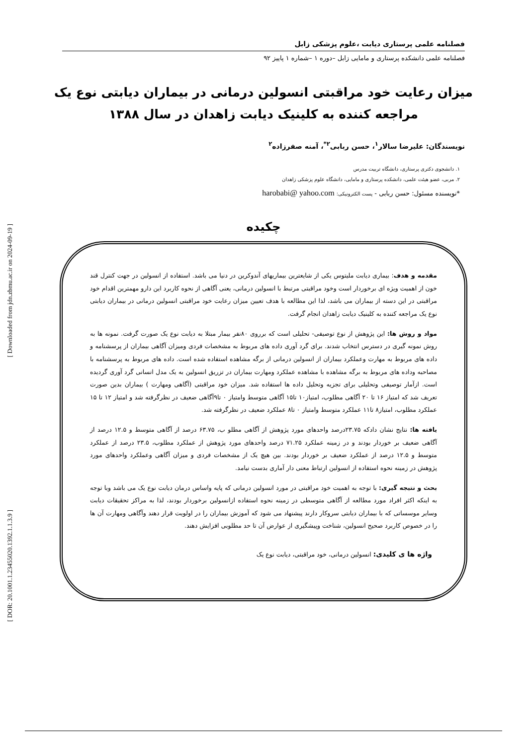[ Downloaded from jdn.zbmu.ac.ir on 2024-09-19 ]
[ DOR: 20.1001.1.23455020.1392.1.1.3.9 ]
فصلنامه علمی پرستاری دیابت ،علوم پزشکی زابل
فصلنامه علمی دانشکده پرستاری و مامایی زابل –دوره ۱ –شماره ۱ پاییز ۹۲
میزان رعایت خود مراقبتی انسولین درمانی در بیماران دیابتی نوع یک مراجعه کننده به کلینیک دیابت زاهدان در سال ۱۳۸۸
نویسندگان: علیرضا سالار<sup>۱</sup>، حسن ربابی<sup>۲*</sup>، آمنه صفرزاده<sup>۲</sup>
۱. دانشجوی دکتری پرستاری، دانشگاه تربیت مدرس
۲. مربی، عضو هیئت علمی، دانشکده پرستاری و مامایی، دانشگاه علوم پزشکی زاهدان
*نویسنده مسئول: حسن ربابی - پست الکترونیکی: harobabi@ yahoo.com
چکیده
مقدمه و هدف: بیماری دیابت ملیتوس یکی از شایعترین بیماریهای آندوکرین در دنیا می باشد. استفاده از انسولین در جهت کنترل قند خون از اهمیت ویژه ای برخوردار است وخود مراقبتی مرتبط با انسولین درمانی، یعنی آگاهی از نحوه کاربرد این دارو مهمترین اقدام خود مراقبتی در این دسته از بیماران می باشد، لذا این مطالعه با هدف تعیین میزان رعایت خود مراقبتی انسولین درمانی در بیماران دیابتی نوع یک مراجعه کننده به کلینیک دیابت زاهدان انجام گرفت.
مواد و روش ها: این پژوهش از نوع توصیفی- تحلیلی است که برروی ۸۰نفر بیمار مبتلا به دیابت نوع یک صورت گرفت. نمونه ها به روش نمونه گیری در دسترس انتخاب شدند. برای گرد آوری داده های مربوط به مشخصات فردی ومیزان آگاهی بیماران از پرسشنامه و داده های مربوط به مهارت وعملکرد بیماران از انسولین درمانی از برگه مشاهده استفاده شده است. داده های مربوط به پرسشنامه با مصاحبه وداده های مربوط به برگه مشاهده با مشاهده عملکرد ومهارت بیماران در تزریق انسولین به یک مدل انسانی گرد آوری گردیده است. ازآمار توصیفی وتحلیلی برای تجزیه وتحلیل داده ها استفاده شد. میزان خود مراقبتی (آگاهی ومهارت ) بیماران بدین صورت تعریف شد که امتیاز ۱۶ تا ۲۰ آگاهی مطلوب، امتیاز۱۰ تا۱۵ آگاهی متوسط وامتیاز ۰ تا۹آگاهی ضعیف در نظرگرفته شد و امتیاز ۱۲ تا ۱۵ عملکرد مطلوب، امتیاز۸ تا۱۱ عملکرد متوسط وامتیاز ۰ تا۸ عملکرد ضعیف در نظرگرفته شد.
یافته ها: نتایج نشان دادکه ۲۳.۷۵درصد واحدهای مورد پژوهش از آگاهی مطلو ب، ۶۳.۷۵ درصد از آگاهی متوسط و ۱۲.۵ درصد از آگاهی ضعیف بر خوردار بودند و در زمینه عملکرد ۷۱.۲۵ درصد واحدهای مورد پژوهش از عملکرد مطلوب، ۲۳.۵ درصد از عملکرد متوسط و ۱۲.۵ درصد از عملکرد ضعیف بر خوردار بودند. بین هیچ یک از مشخصات فردی و میزان آگاهی وعملکرد واحدهای مورد پژوهش در زمینه نحوه استفاده از انسولین ارتباط معنی دار آماری بدست نیامد.
بحث و نتیجه گیری: با توجه به اهمیت خود مراقبتی در مورد انسولین درمانی که پایه واساس درمان دیابت نوع یک می باشد وبا توجه به اینکه اکثر افراد مورد مطالعه از آگاهی متوسطی در زمینه نحوه استفاده ازانسولین برخوردار بودند، لذا به مراکز تحقیقات دیابت وسایر موسساتی که با بیماران دیابتی سروکار دارند پیشنهاد می شود که آموزش بیماران را در اولویت قرار دهند وآگاهی ومهارت آن ها را در خصوص کاربرد صحیح انسولین، شناخت وپیشگیری از عوارض آن تا حد مطلوبی افزایش دهند.
واژه ها ی کلیدی: انسولین درمانی، خود مراقبتی، دیابت نوع یک